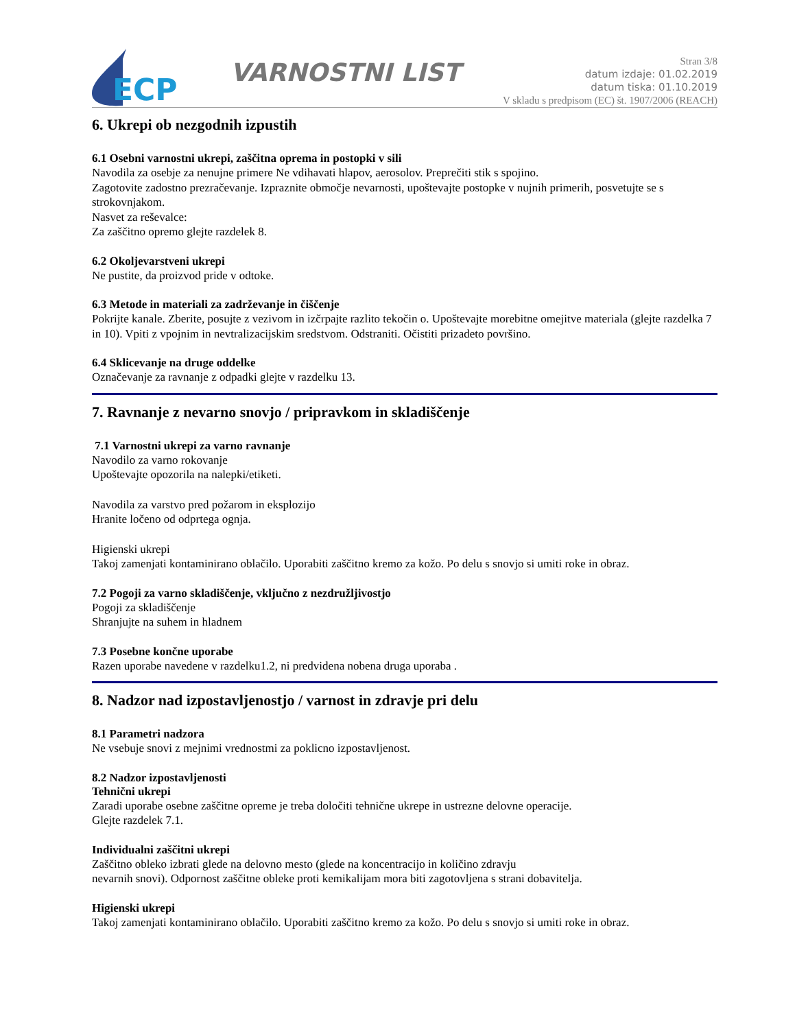ECP
VARNOSTNI LIST
Stran 3/8
datum izdaje: 01.02.2019
datum tiska: 01.10.2019
V skladu s predpisom (EC) št. 1907/2006 (REACH)
6. Ukrepi ob nezgodnih izpustih
6.1 Osebni varnostni ukrepi, zaščitna oprema in postopki v sili
Navodila za osebje za nenujne primere Ne vdihavati hlapov, aerosolov. Preprečiti stik s spojino.
Zagotovite zadostno prezračevanje. Izpraznite območje nevarnosti, upoštevajte postopke v nujnih primerih, posvetujte se s strokovnjakom.
Nasvet za reševalce:
Za zaščitno opremo glejte razdelek 8.
6.2 Okoljevarstveni ukrepi
Ne pustite, da proizvod pride v odtoke.
6.3 Metode in materiali za zadrževanje in čiščenje
Pokrijte kanale. Zberite, posujte z vezivom in izčrpajte razlito tekočin o. Upoštevajte morebitne omejitve materiala (glejte razdelka 7 in 10). Vpiti z vpojnim in nevtralizacijskim sredstvom. Odstraniti. Očistiti prizadeto površino.
6.4 Sklicevanje na druge oddelke
Označevanje za ravnanje z odpadki glejte v razdelku 13.
7. Ravnanje z nevarno snovjo / pripravkom in skladiščenje
7.1 Varnostni ukrepi za varno ravnanje
Navodilo za varno rokovanje
Upoštevajte opozorila na nalepki/etiketi.
Navodila za varstvo pred požarom in eksplozijo
Hranite ločeno od odprtega ognja.
Higienski ukrepi
Takoj zamenjati kontaminirano oblačilo. Uporabiti zaščitno kremo za kožo. Po delu s snovjo si umiti roke in obraz.
7.2 Pogoji za varno skladiščenje, vključno z nezdružljivostjo
Pogoji za skladiščenje
Shranjujte na suhem in hladnem
7.3 Posebne končne uporabe
Razen uporabe navedene v razdelku1.2, ni predvidena nobena druga uporaba .
8. Nadzor nad izpostavljenostjo / varnost in zdravje pri delu
8.1 Parametri nadzora
Ne vsebuje snovi z mejnimi vrednostmi za poklicno izpostavljenost.
8.2 Nadzor izpostavljenosti
Tehnični ukrepi
Zaradi uporabe osebne zaščitne opreme je treba določiti tehnične ukrepe in ustrezne delovne operacije.
Glejte razdelek 7.1.
Individualni zaščitni ukrepi
Zaščitno obleko izbrati glede na delovno mesto (glede na koncentracijo in količino zdravju
nevarnih snovi). Odpornost zaščitne obleke proti kemikalijam mora biti zagotovljena s strani dobavitelja.
Higienski ukrepi
Takoj zamenjati kontaminirano oblačilo. Uporabiti zaščitno kremo za kožo. Po delu s snovjo si umiti roke in obraz.